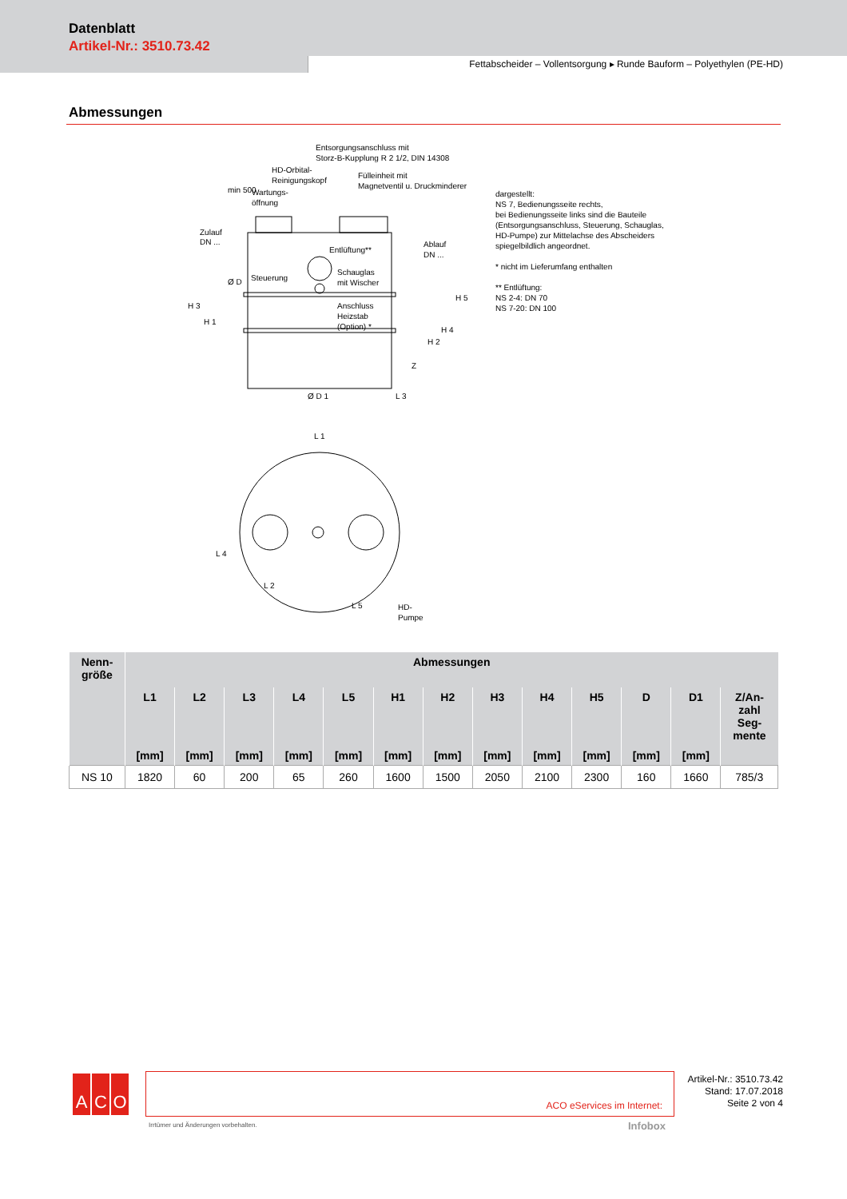Datenblatt
Artikel-Nr.: 3510.73.42
Fettabscheider – Vollentsorgung ▸ Runde Bauform – Polyethylen (PE-HD)
Abmessungen
Entsorgungsanschluss mit
Storz-B-Kupplung R 2 1/2, DIN 14308
HD-Orbital-
Reinigungskopf
Fülleinheit mit
Magnetventil u. Druckminderer
Wartungs-
öffnung
Zulauf
DN ...
Entlüftung**
Ablauf
DN ...
Steuerung
Schauglas
mit Wischer
Anschluss
Heizstab
(Option) *
Ø D 1
L 3
L 1
HD-
Pumpe
H 3
H 1
min 500
Ø D
H 2
H 4
H 5
Z
L 4
L 2
L 5
dargestellt:
NS 7, Bedienungsseite rechts,
bei Bedienungsseite links sind die Bauteile
(Entsorgungsanschluss, Steuerung, Schauglas,
HD-Pumpe) zur Mittelachse des Abscheiders
spiegelbildlich angeordnet.
* nicht im Lieferumfang enthalten
** Entlüftung:
NS 2-4: DN 70
NS 7-20: DN 100
| Nenn- größe | Abmessungen | | | | | | | | | | | | |
| --- | --- | --- | --- | --- | --- | --- | --- | --- | --- | --- | --- | --- | --- |
| | L1 | L2 | L3 | L4 | L5 | H1 | H2 | H3 | H4 | H5 | D | D1 | Z/An- zahl Seg- mente |
| | [mm] | [mm] | [mm] | [mm] | [mm] | [mm] | [mm] | [mm] | [mm] | [mm] | [mm] | [mm] | |
| NS 10 | 1820 | 60 | 200 | 65 | 260 | 1600 | 1500 | 2050 | 2100 | 2300 | 160 | 1660 | 785/3 |
A C O ACO eServices im Internet:
Artikel-Nr.: 3510.73.42
Stand: 17.07.2018
Seite 2 von 4
Irrtümer und Änderungen vorbehalten.
Infobox